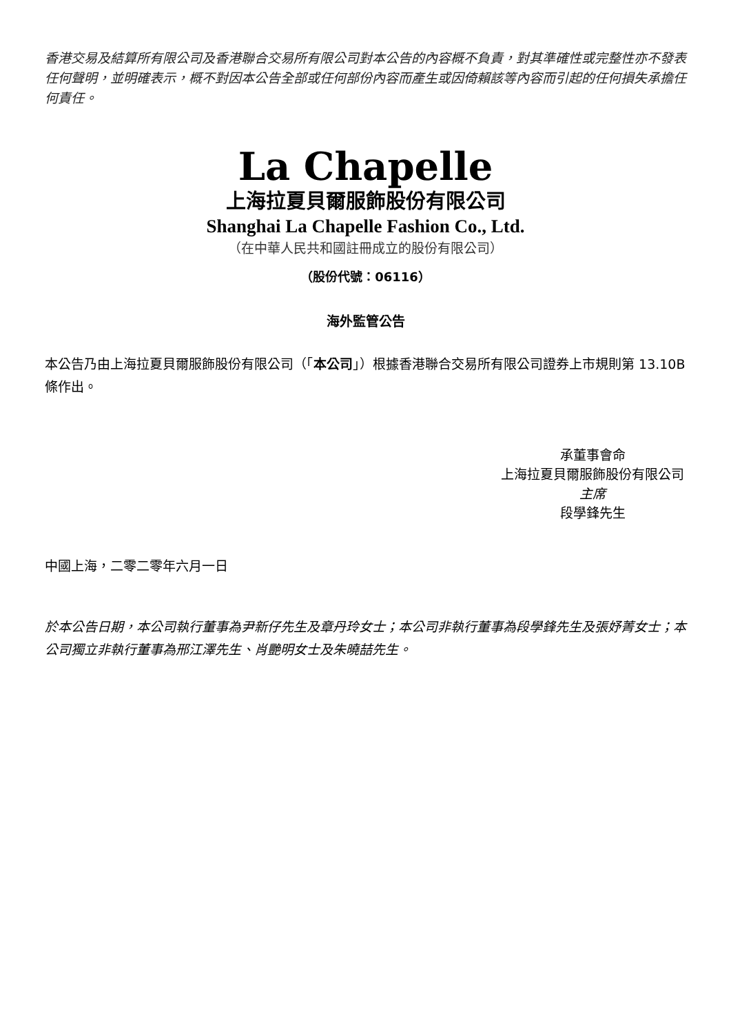香港交易及結算所有限公司及香港聯合交易所有限公司對本公告的內容概不負責，對其準確性或完整性亦不發表任何聲明，並明確表示，概不對因本公告全部或任何部份內容而產生或因倚賴該等內容而引起的任何損失承擔任何責任。
La Chapelle
上海拉夏貝爾服飾股份有限公司
Shanghai La Chapelle Fashion Co., Ltd.
（在中華人民共和國註冊成立的股份有限公司）
（股份代號：06116）
海外監管公告
本公告乃由上海拉夏貝爾服飾股份有限公司（「本公司」）根據香港聯合交易所有限公司證券上市規則第 13.10B 條作出。
承董事會命
上海拉夏貝爾服飾股份有限公司
主席
段學鋒先生
中國上海，二零二零年六月一日
於本公告日期，本公司執行董事為尹新仔先生及章丹玲女士；本公司非執行董事為段學鋒先生及張妤菁女士；本公司獨立非執行董事為邢江澤先生、肖艷明女士及朱曉喆先生。